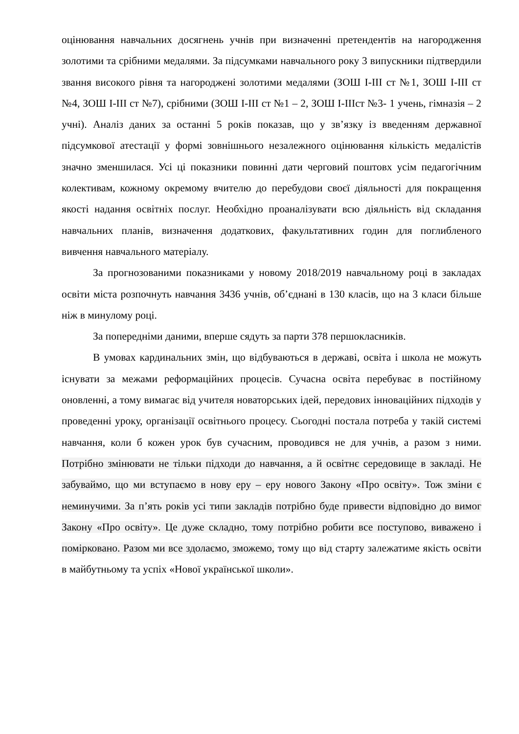оцінювання навчальних досягнень учнів при визначенні претендентів на нагородження золотими та срібними медалями. За підсумками навчального року 3 випускники підтвердили звання високого рівня та нагороджені золотими медалями (ЗОШ І-ІІІ ст №1, ЗОШ І-ІІІ ст №4, ЗОШ І-ІІІ ст №7), срібними (ЗОШ І-ІІІ ст №1 – 2, ЗОШ І-ІІІст №3- 1 учень, гімназія – 2 учні). Аналіз даних за останні 5 років показав, що у зв’язку із введенням державної підсумкової атестації у формі зовнішнього незалежного оцінювання кількість медалістів значно зменшилася. Усі ці показники повинні дати черговий поштовх усім педагогічним колективам, кожному окремому вчителю до перебудови своєї діяльності для покращення якості надання освітніх послуг. Необхідно проаналізувати всю діяльність від складання навчальних планів, визначення додаткових, факультативних годин для поглибленого вивчення навчального матеріалу.
За прогнозованими показниками у новому 2018/2019 навчальному році в закладах освіти міста розпочнуть навчання 3436 учнів, об’єднані в 130 класів, що на 3 класи більше ніж в минулому році.
За попередніми даними, вперше сядуть за парти 378 першокласників.
В умовах кардинальних змін, що відбуваються в державі, освіта і школа не можуть існувати за межами реформаційних процесів. Сучасна освіта перебуває в постійному оновленні, а тому вимагає від учителя новаторських ідей, передових інноваційних підходів у проведенні уроку, організації освітнього процесу. Сьогодні постала потреба у такій системі навчання, коли б кожен урок був сучасним, проводився не для учнів, а разом з ними. Потрібно змінювати не тільки підходи до навчання, а й освітнє середовище в закладі. Не забуваймо, що ми вступаємо в нову еру – еру нового Закону «Про освіту». Тож зміни є неминучими. За п’ять років усі типи закладів потрібно буде привести відповідно до вимог Закону «Про освіту». Це дуже складно, тому потрібно робити все поступово, виважено і помірковано. Разом ми все здолаємо, зможемо, тому що від старту залежатиме якість освіти в майбутньому та успіх «Нової української школи».